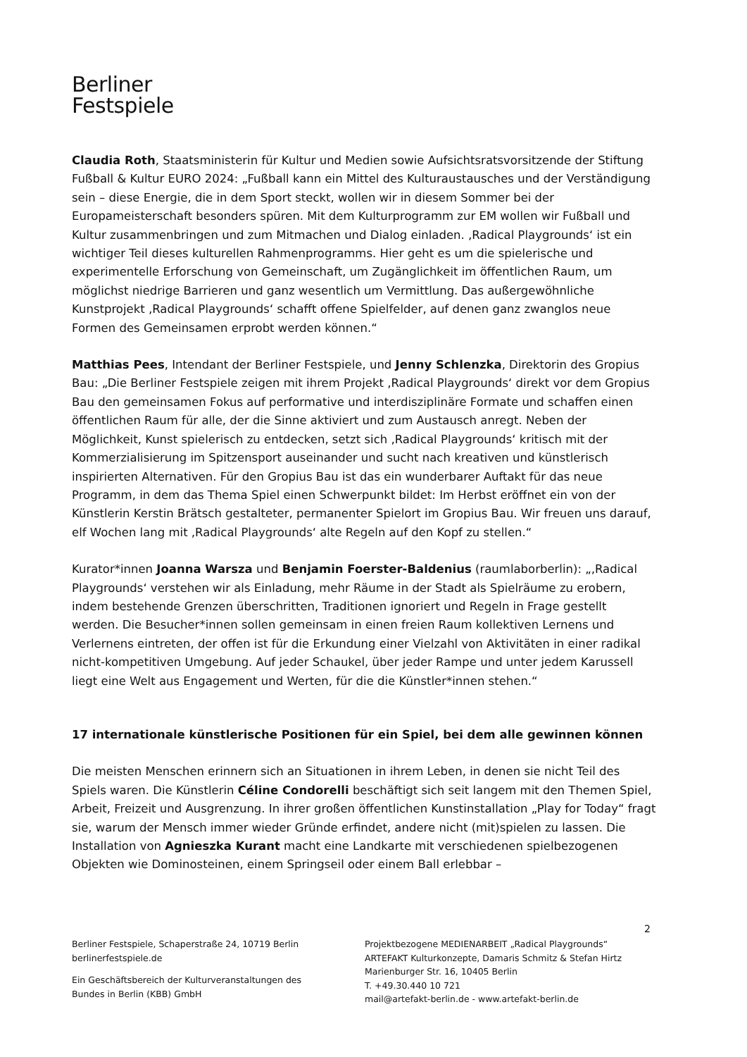Berliner
Festspiele
Claudia Roth, Staatsministerin für Kultur und Medien sowie Aufsichtsratsvorsitzende der Stiftung Fußball & Kultur EURO 2024: „Fußball kann ein Mittel des Kulturaustausches und der Verständigung sein – diese Energie, die in dem Sport steckt, wollen wir in diesem Sommer bei der Europameisterschaft besonders spüren. Mit dem Kulturprogramm zur EM wollen wir Fußball und Kultur zusammenbringen und zum Mitmachen und Dialog einladen. ‚Radical Playgrounds‘ ist ein wichtiger Teil dieses kulturellen Rahmenprogramms. Hier geht es um die spielerische und experimentelle Erforschung von Gemeinschaft, um Zugänglichkeit im öffentlichen Raum, um möglichst niedrige Barrieren und ganz wesentlich um Vermittlung. Das außergewöhnliche Kunstprojekt ‚Radical Playgrounds‘ schafft offene Spielfelder, auf denen ganz zwanglos neue Formen des Gemeinsamen erprobt werden können.“
Matthias Pees, Intendant der Berliner Festspiele, und Jenny Schlenzka, Direktorin des Gropius Bau: „Die Berliner Festspiele zeigen mit ihrem Projekt ‚Radical Playgrounds‘ direkt vor dem Gropius Bau den gemeinsamen Fokus auf performative und interdisziplinäre Formate und schaffen einen öffentlichen Raum für alle, der die Sinne aktiviert und zum Austausch anregt. Neben der Möglichkeit, Kunst spielerisch zu entdecken, setzt sich ‚Radical Playgrounds‘ kritisch mit der Kommerzialisierung im Spitzensport auseinander und sucht nach kreativen und künstlerisch inspirierten Alternativen. Für den Gropius Bau ist das ein wunderbarer Auftakt für das neue Programm, in dem das Thema Spiel einen Schwerpunkt bildet: Im Herbst eröffnet ein von der Künstlerin Kerstin Brätsch gestalteter, permanenter Spielort im Gropius Bau. Wir freuen uns darauf, elf Wochen lang mit ‚Radical Playgrounds‘ alte Regeln auf den Kopf zu stellen.“
Kurator*innen Joanna Warsza und Benjamin Foerster-Baldenius (raumlaborberlin): „‚Radical Playgrounds‘ verstehen wir als Einladung, mehr Räume in der Stadt als Spielräume zu erobern, indem bestehende Grenzen überschritten, Traditionen ignoriert und Regeln in Frage gestellt werden. Die Besucher*innen sollen gemeinsam in einen freien Raum kollektiven Lernens und Verlernens eintreten, der offen ist für die Erkundung einer Vielzahl von Aktivitäten in einer radikal nicht-kompetitiven Umgebung. Auf jeder Schaukel, über jeder Rampe und unter jedem Karussell liegt eine Welt aus Engagement und Werten, für die die Künstler*innen stehen.“
17 internationale künstlerische Positionen für ein Spiel, bei dem alle gewinnen können
Die meisten Menschen erinnern sich an Situationen in ihrem Leben, in denen sie nicht Teil des Spiels waren. Die Künstlerin Céline Condorelli beschäftigt sich seit langem mit den Themen Spiel, Arbeit, Freizeit und Ausgrenzung. In ihrer großen öffentlichen Kunstinstallation „Play for Today“ fragt sie, warum der Mensch immer wieder Gründe erfindet, andere nicht (mit)spielen zu lassen. Die Installation von Agnieszka Kurant macht eine Landkarte mit verschiedenen spielbezogenen Objekten wie Dominosteinen, einem Springseil oder einem Ball erlebbar –
2
Berliner Festspiele, Schaperstraße 24, 10719 Berlin
berlinerfestspiele.de
Ein Geschäftsbereich der Kulturveranstaltungen des Bundes in Berlin (KBB) GmbH
Projektbezogene MEDIENARBEIT „Radical Playgrounds“
ARTEFAKT Kulturkonzepte, Damaris Schmitz & Stefan Hirtz
Marienburger Str. 16, 10405 Berlin
T. +49.30.440 10 721
mail@artefakt-berlin.de - www.artefakt-berlin.de